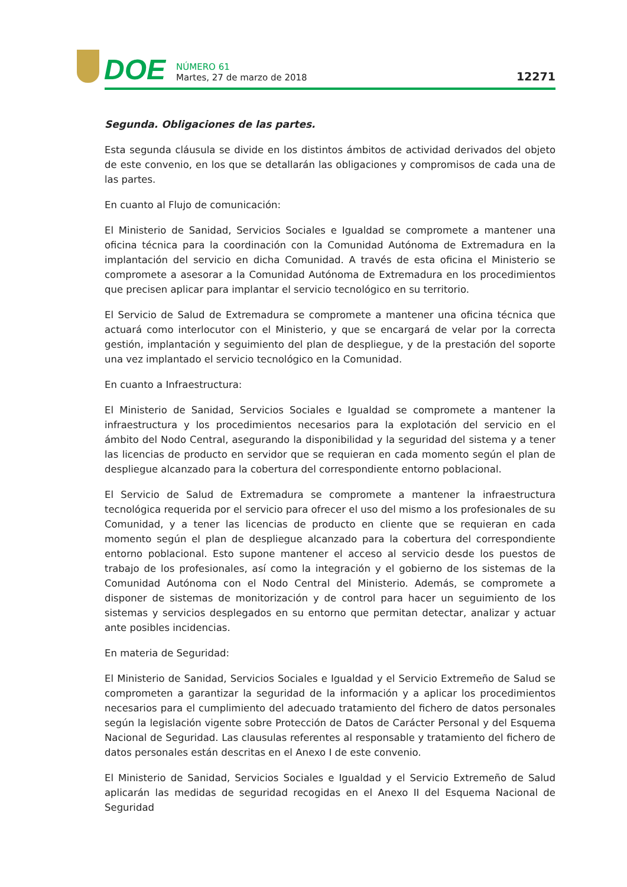DOE
NÚMERO 61
Martes, 27 de marzo de 2018
12271
Segunda. Obligaciones de las partes.
Esta segunda cláusula se divide en los distintos ámbitos de actividad derivados del objeto de este convenio, en los que se detallarán las obligaciones y compromisos de cada una de las partes.
En cuanto al Flujo de comunicación:
El Ministerio de Sanidad, Servicios Sociales e Igualdad se compromete a mantener una oficina técnica para la coordinación con la Comunidad Autónoma de Extremadura en la implantación del servicio en dicha Comunidad. A través de esta oficina el Ministerio se compromete a asesorar a la Comunidad Autónoma de Extremadura en los procedimientos que precisen aplicar para implantar el servicio tecnológico en su territorio.
El Servicio de Salud de Extremadura se compromete a mantener una oficina técnica que actuará como interlocutor con el Ministerio, y que se encargará de velar por la correcta gestión, implantación y seguimiento del plan de despliegue, y de la prestación del soporte una vez implantado el servicio tecnológico en la Comunidad.
En cuanto a Infraestructura:
El Ministerio de Sanidad, Servicios Sociales e Igualdad se compromete a mantener la infraestructura y los procedimientos necesarios para la explotación del servicio en el ámbito del Nodo Central, asegurando la disponibilidad y la seguridad del sistema y a tener las licencias de producto en servidor que se requieran en cada momento según el plan de despliegue alcanzado para la cobertura del correspondiente entorno poblacional.
El Servicio de Salud de Extremadura se compromete a mantener la infraestructura tecnológica requerida por el servicio para ofrecer el uso del mismo a los profesionales de su Comunidad, y a tener las licencias de producto en cliente que se requieran en cada momento según el plan de despliegue alcanzado para la cobertura del correspondiente entorno poblacional. Esto supone mantener el acceso al servicio desde los puestos de trabajo de los profesionales, así como la integración y el gobierno de los sistemas de la Comunidad Autónoma con el Nodo Central del Ministerio. Además, se compromete a disponer de sistemas de monitorización y de control para hacer un seguimiento de los sistemas y servicios desplegados en su entorno que permitan detectar, analizar y actuar ante posibles incidencias.
En materia de Seguridad:
El Ministerio de Sanidad, Servicios Sociales e Igualdad y el Servicio Extremeño de Salud se comprometen a garantizar la seguridad de la información y a aplicar los procedimientos necesarios para el cumplimiento del adecuado tratamiento del fichero de datos personales según la legislación vigente sobre Protección de Datos de Carácter Personal y del Esquema Nacional de Seguridad. Las clausulas referentes al responsable y tratamiento del fichero de datos personales están descritas en el Anexo I de este convenio.
El Ministerio de Sanidad, Servicios Sociales e Igualdad y el Servicio Extremeño de Salud aplicarán las medidas de seguridad recogidas en el Anexo II del Esquema Nacional de Seguridad